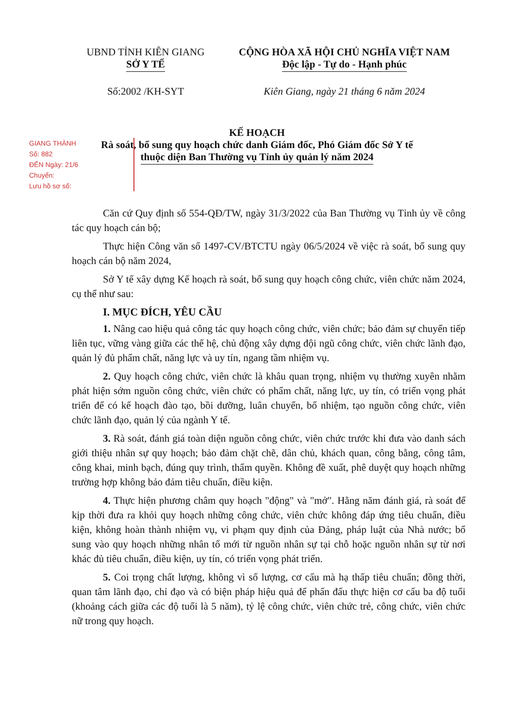UBND TỈNH KIÊN GIANG
SỞ Y TẾ
CỘNG HÒA XÃ HỘI CHỦ NGHĨA VIỆT NAM
Độc lập - Tự do - Hạnh phúc
Số:2002 /KH-SYT Kiên Giang, ngày 21 tháng 6 năm 2024
KẾ HOẠCH
Rà soát, bổ sung quy hoạch chức danh Giám đốc, Phó Giám đốc Sở Y tế
thuộc diện Ban Thường vụ Tỉnh ủy quản lý năm 2024
GIANG THÀNH
Số: 882
ĐẾN Ngày: 21/6
Chuyển:
Lưu hồ sơ số:
Căn cứ Quy định số 554-QĐ/TW, ngày 31/3/2022 của Ban Thường vụ Tỉnh ủy về công tác quy hoạch cán bộ;
Thực hiện Công văn số 1497-CV/BTCTU ngày 06/5/2024 về việc rà soát, bổ sung quy hoạch cán bộ năm 2024,
Sở Y tế xây dựng Kế hoạch rà soát, bổ sung quy hoạch công chức, viên chức năm 2024, cụ thể như sau:
I. MỤC ĐÍCH, YÊU CẦU
1. Nâng cao hiệu quả công tác quy hoạch công chức, viên chức; bảo đảm sự chuyển tiếp liên tục, vững vàng giữa các thế hệ, chủ động xây dựng đội ngũ công chức, viên chức lãnh đạo, quản lý đủ phẩm chất, năng lực và uy tín, ngang tầm nhiệm vụ.
2. Quy hoạch công chức, viên chức là khâu quan trọng, nhiệm vụ thường xuyên nhằm phát hiện sớm nguồn công chức, viên chức có phẩm chất, năng lực, uy tín, có triển vọng phát triển để có kế hoạch đào tạo, bồi dưỡng, luân chuyển, bổ nhiệm, tạo nguồn công chức, viên chức lãnh đạo, quản lý của ngành Y tế.
3. Rà soát, đánh giá toàn diện nguồn công chức, viên chức trước khi đưa vào danh sách giới thiệu nhân sự quy hoạch; bảo đảm chặt chẽ, dân chủ, khách quan, công bằng, công tâm, công khai, minh bạch, đúng quy trình, thẩm quyền. Không đề xuất, phê duyệt quy hoạch những trường hợp không bảo đảm tiêu chuẩn, điều kiện.
4. Thực hiện phương châm quy hoạch "động" và "mở". Hằng năm đánh giá, rà soát để kịp thời đưa ra khỏi quy hoạch những công chức, viên chức không đáp ứng tiêu chuẩn, điều kiện, không hoàn thành nhiệm vụ, vi phạm quy định của Đảng, pháp luật của Nhà nước; bổ sung vào quy hoạch những nhân tố mới từ nguồn nhân sự tại chỗ hoặc nguồn nhân sự từ nơi khác đủ tiêu chuẩn, điều kiện, uy tín, có triển vọng phát triển.
5. Coi trọng chất lượng, không vì số lượng, cơ cấu mà hạ thấp tiêu chuẩn; đồng thời, quan tâm lãnh đạo, chỉ đạo và có biện pháp hiệu quả để phấn đấu thực hiện cơ cấu ba độ tuổi (khoảng cách giữa các độ tuổi là 5 năm), tỷ lệ công chức, viên chức trẻ, công chức, viên chức nữ trong quy hoạch.